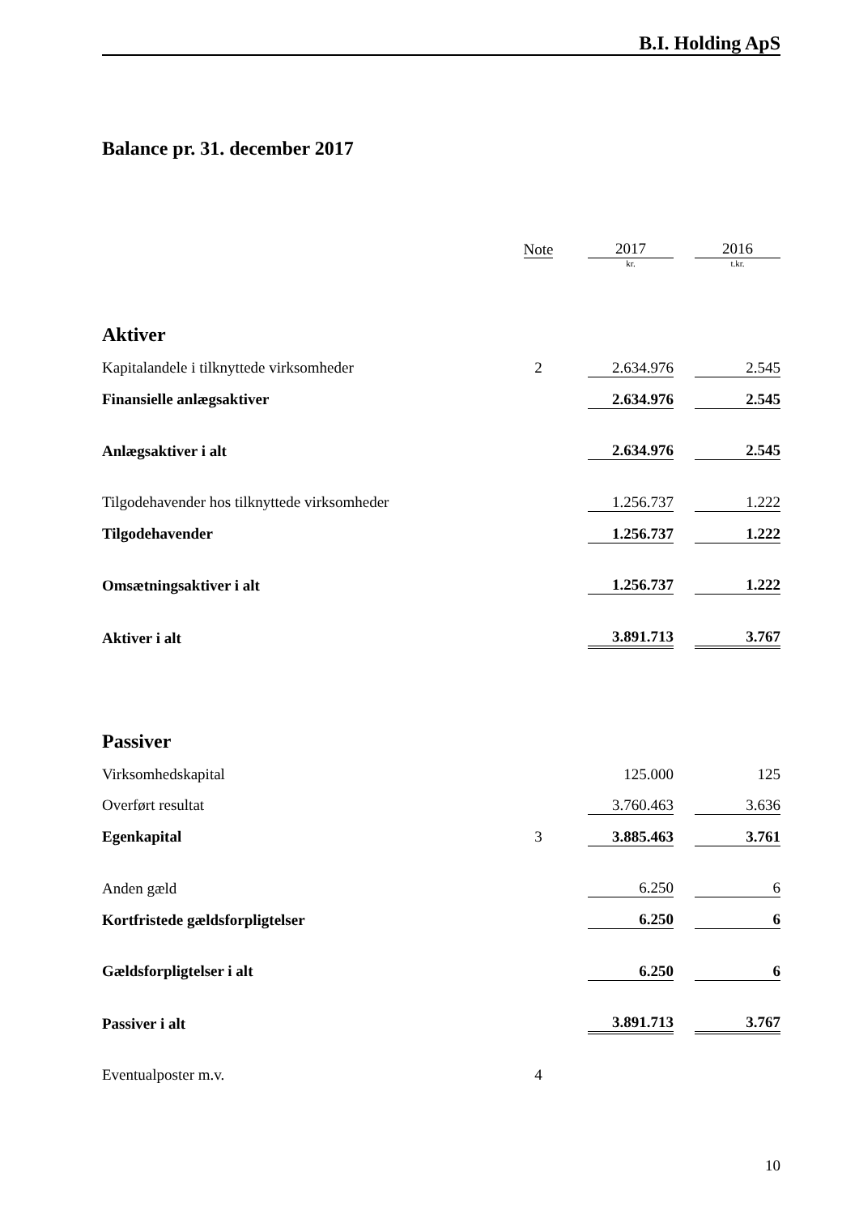B.I. Holding ApS
Balance pr. 31. december 2017
| | Note | | 2017 | | 2016 |
| --- | --- | --- | --- | --- | --- |
| | | | kr. | | t.kr. |
| Aktiver | | | | | |
| Kapitalandele i tilknyttede virksomheder | 2 | | 2.634.976 | | 2.545 |
| Finansielle anlægsaktiver | | | 2.634.976 | | 2.545 |
| Anlægsaktiver i alt | | | 2.634.976 | | 2.545 |
| Tilgodehavender hos tilknyttede virksomheder | | | 1.256.737 | | 1.222 |
| Tilgodehavender | | | 1.256.737 | | 1.222 |
| Omsætningsaktiver i alt | | | 1.256.737 | | 1.222 |
| Aktiver i alt | | | 3.891.713 | | 3.767 |
| Passiver | | | | | |
| Virksomhedskapital | | | 125.000 | | 125 |
| Overført resultat | | | 3.760.463 | | 3.636 |
| Egenkapital | 3 | | 3.885.463 | | 3.761 |
| Anden gæld | | | 6.250 | | 6 |
| Kortfristede gældsforpligtelser | | | 6.250 | | 6 |
| Gældsforpligtelser i alt | | | 6.250 | | 6 |
| Passiver i alt | | | 3.891.713 | | 3.767 |
| Eventualposter m.v. | 4 | | | | |
10